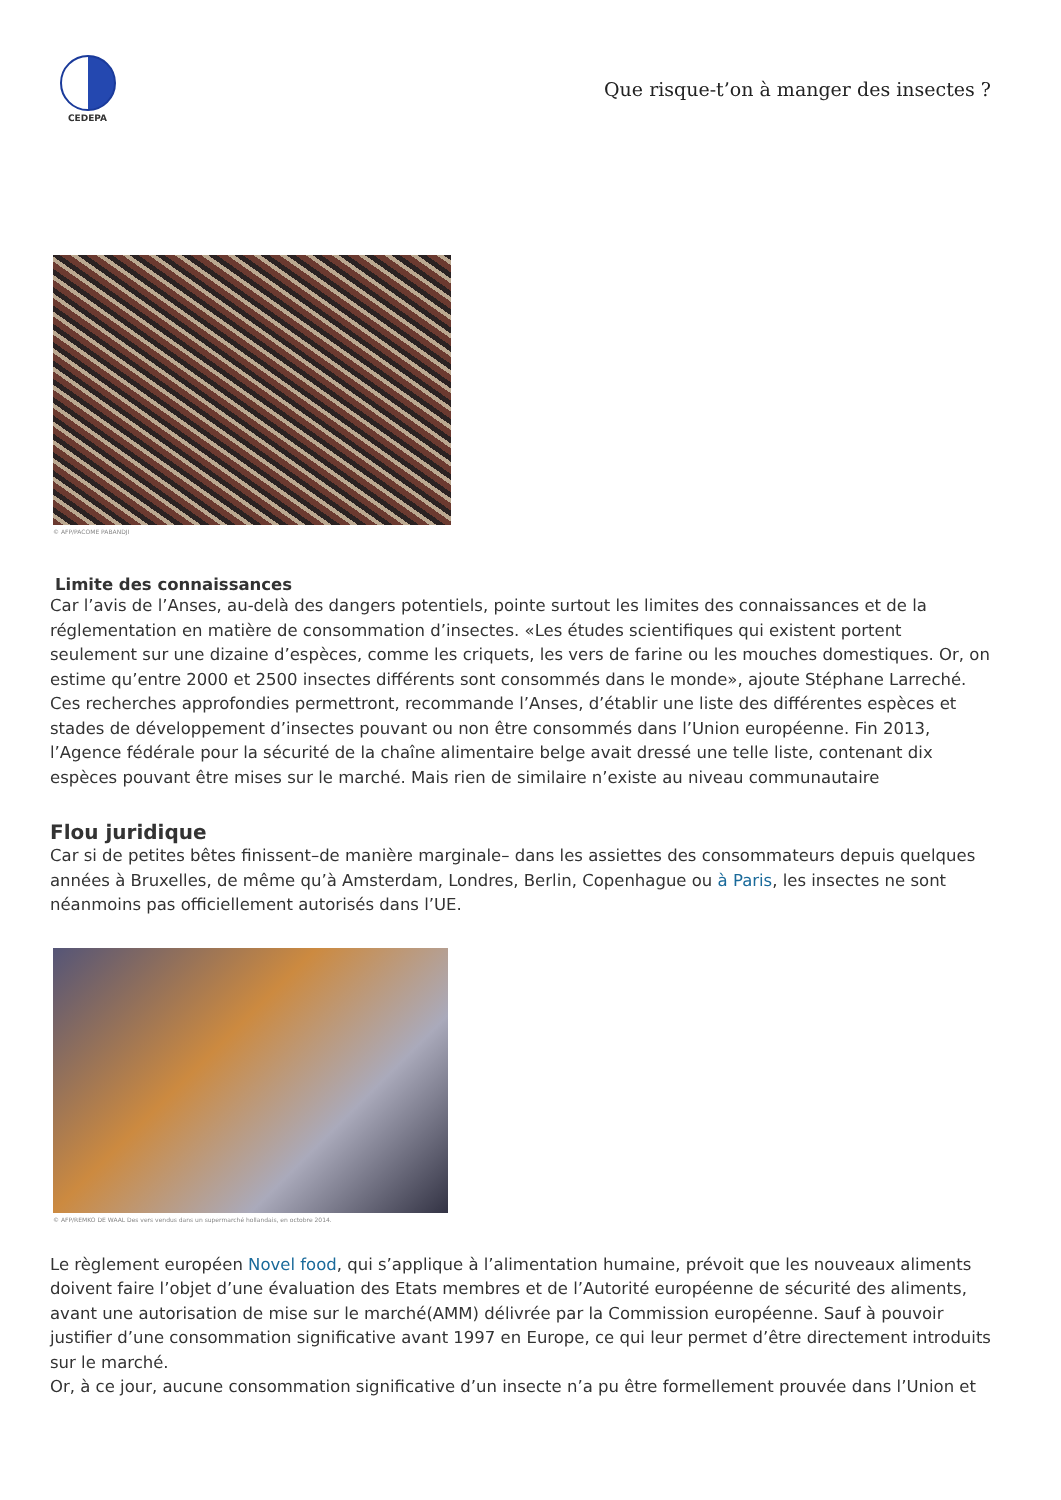CEDEPA
Que risque-t’on à manger des insectes ?
© AFP/PACOME PABANDJI
Limite des connaissances
Car l’avis de l’Anses, au-delà des dangers potentiels, pointe surtout les limites des connaissances et de la réglementation en matière de consommation d’insectes. «Les études scientifiques qui existent portent seulement sur une dizaine d’espèces, comme les criquets, les vers de farine ou les mouches domestiques. Or, on estime qu’entre 2000 et 2500 insectes différents sont consommés dans le monde», ajoute Stéphane Larreché.
Ces recherches approfondies permettront, recommande l’Anses, d’établir une liste des différentes espèces et stades de développement d’insectes pouvant ou non être consommés dans l’Union européenne. Fin 2013, l’Agence fédérale pour la sécurité de la chaîne alimentaire belge avait dressé une telle liste, contenant dix espèces pouvant être mises sur le marché. Mais rien de similaire n’existe au niveau communautaire
Flou juridique
Car si de petites bêtes finissent–de manière marginale– dans les assiettes des consommateurs depuis quelques années à Bruxelles, de même qu’à Amsterdam, Londres, Berlin, Copenhague ou à Paris, les insectes ne sont néanmoins pas officiellement autorisés dans l’UE.
© AFP/REMKO DE WAAL Des vers vendus dans un supermarché hollandais, en octobre 2014.
Le règlement européen Novel food, qui s’applique à l’alimentation humaine, prévoit que les nouveaux aliments doivent faire l’objet d’une évaluation des Etats membres et de l’Autorité européenne de sécurité des aliments, avant une autorisation de mise sur le marché(AMM) délivrée par la Commission européenne. Sauf à pouvoir justifier d’une consommation significative avant 1997 en Europe, ce qui leur permet d’être directement introduits sur le marché.
Or, à ce jour, aucune consommation significative d’un insecte n’a pu être formellement prouvée dans l’Union et